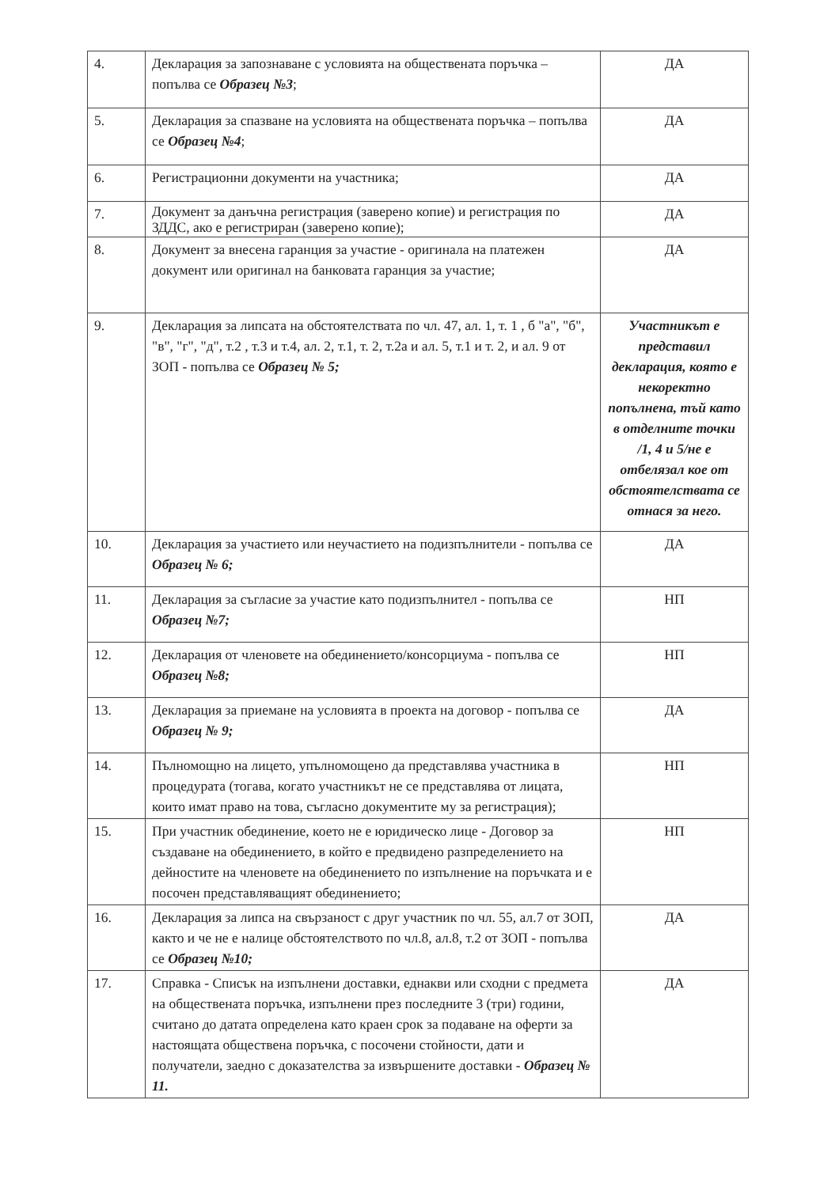| 4. | Декларация за запознаване с условията на обществената поръчка – попълва се Образец №3 ; | ДА |
| 5. | Декларация за спазване на условията на обществената поръчка – попълва се Образец №4 ; | ДА |
| 6. | Регистрационни документи на участника; | ДА |
| 7. | Документ за данъчна регистрация (заверено копие) и регистрация по ЗДДС, ако е регистриран (заверено копие); | ДА |
| 8. | Документ за внесена гаранция за участие - оригинала на платежен документ или оригинал на банковата гаранция за участие; | ДА |
| 9. | Декларация за липсата на обстоятелствата по чл. 47, ал. 1, т. 1 , б "а", "б", "в", "г", "д", т.2 , т.3 и т.4, ал. 2, т.1, т. 2, т.2а и ал. 5, т.1 и т. 2, и ал. 9 от ЗОП - попълва се Образец № 5; | Участникът е представил декларация, която е некоректно попълнена, тъй като в отделните точки /1, 4 и 5/не е отбелязал кое от обстоятелствата се отнася за него. |
| 10. | Декларация за участието или неучастието на подизпълнители - попълва се Образец № 6; | ДА |
| 11. | Декларация за съгласие за участие като подизпълнител - попълва се Образец №7; | НП |
| 12. | Декларация от членовете на обединението/консорциума - попълва се Образец №8; | НП |
| 13. | Декларация за приемане на условията в проекта на договор - попълва се Образец № 9; | ДА |
| 14. | Пълномощно на лицето, упълномощено да представлява участника в процедурата (тогава, когато участникът не се представлява от лицата, които имат право на това, съгласно документите му за регистрация); | НП |
| 15. | При участник обединение, което не е юридическо лице - Договор за създаване на обединението, в който е предвидено разпределението на дейностите на членовете на обединението по изпълнение на поръчката и е посочен представляващият обединението; | НП |
| 16. | Декларация за липса на свързаност с друг участник по чл. 55, ал.7 от ЗОП, както и че не е налице обстоятелството по чл.8, ал.8, т.2 от ЗОП - попълва се Образец №10; | ДА |
| 17. | Справка - Списък на изпълнени доставки, еднакви или сходни с предмета на обществената поръчка, изпълнени през последните 3 (три) години, считано до датата определена като краен срок за подаване на оферти за настоящата обществена поръчка, с посочени стойности, дати и получатели, заедно с доказателства за извършените доставки - Образец № 11. | ДА |